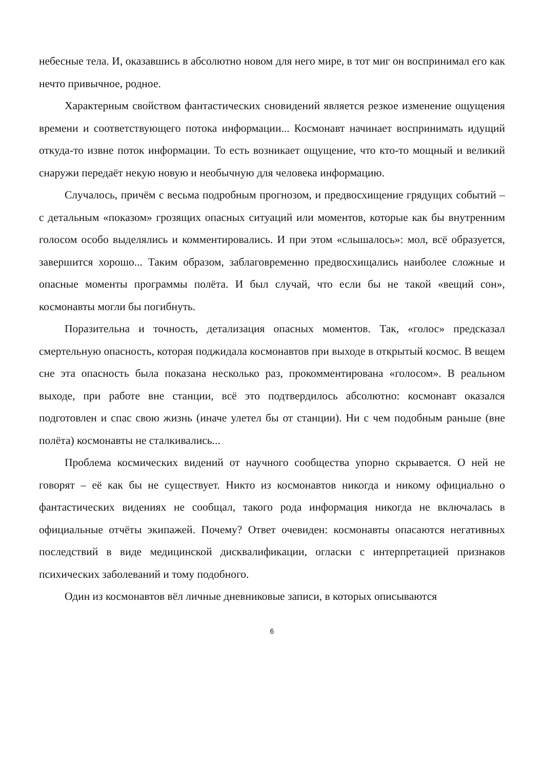небесные тела. И, оказавшись в абсолютно новом для него мире, в тот миг он воспринимал его как нечто привычное, родное.
Характерным свойством фантастических сновидений является резкое изменение ощущения времени и соответствующего потока информации... Космонавт начинает воспринимать идущий откуда-то извне поток информации. То есть возникает ощущение, что кто-то мощный и великий снаружи передаёт некую новую и необычную для человека информацию.
Случалось, причём с весьма подробным прогнозом, и предвосхищение грядущих событий – с детальным «показом» грозящих опасных ситуаций или моментов, которые как бы внутренним голосом особо выделялись и комментировались. И при этом «слышалось»: мол, всё образуется, завершится хорошо... Таким образом, заблаговременно предвосхищались наиболее сложные и опасные моменты программы полёта. И был случай, что если бы не такой «вещий сон», космонавты могли бы погибнуть.
Поразительна и точность, детализация опасных моментов. Так, «голос» предсказал смертельную опасность, которая поджидала космонавтов при выходе в открытый космос. В вещем сне эта опасность была показана несколько раз, прокомментирована «голосом». В реальном выходе, при работе вне станции, всё это подтвердилось абсолютно: космонавт оказался подготовлен и спас свою жизнь (иначе улетел бы от станции). Ни с чем подобным раньше (вне полёта) космонавты не сталкивались...
Проблема космических видений от научного сообщества упорно скрывается. О ней не говорят – её как бы не существует. Никто из космонавтов никогда и никому официально о фантастических видениях не сообщал, такого рода информация никогда не включалась в официальные отчёты экипажей. Почему? Ответ очевиден: космонавты опасаются негативных последствий в виде медицинской дисквалификации, огласки с интерпретацией признаков психических заболеваний и тому подобного.
Один из космонавтов вёл личные дневниковые записи, в которых описываются
6